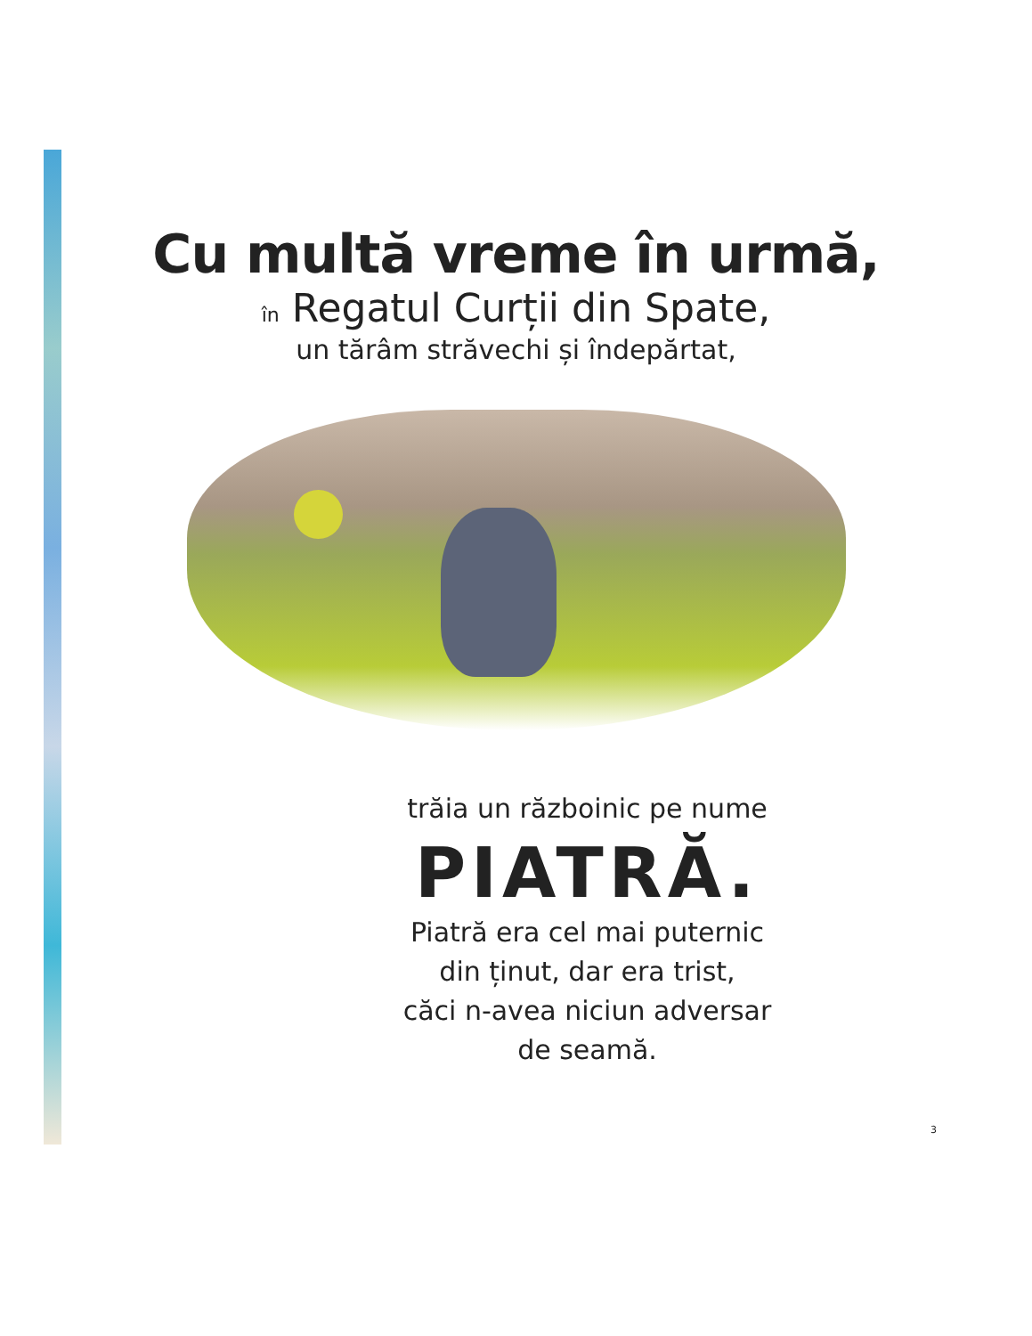Cu multă vreme în urmă,
în Regatul Curții din Spate,
un tărâm străvechi și îndepărtat,
trăia un războinic pe nume
PIATRĂ.
Piatră era cel mai puternic
din ținut, dar era trist,
căci n-avea niciun adversar
de seamă.
3